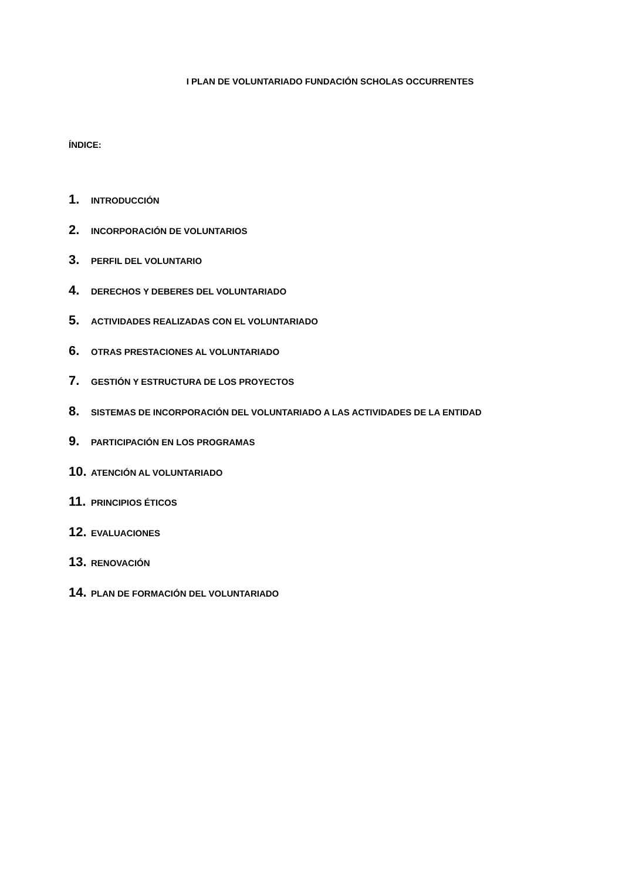I PLAN DE VOLUNTARIADO FUNDACIÓN SCHOLAS OCCURRENTES
ÍNDICE:
1. INTRODUCCIÓN
2. INCORPORACIÓN DE VOLUNTARIOS
3. PERFIL DEL VOLUNTARIO
4. DERECHOS Y DEBERES DEL VOLUNTARIADO
5. ACTIVIDADES REALIZADAS CON EL VOLUNTARIADO
6. OTRAS PRESTACIONES AL VOLUNTARIADO
7. GESTIÓN Y ESTRUCTURA DE LOS PROYECTOS
8. SISTEMAS DE INCORPORACIÓN DEL VOLUNTARIADO A LAS ACTIVIDADES DE LA ENTIDAD
9. PARTICIPACIÓN EN LOS PROGRAMAS
10. ATENCIÓN AL VOLUNTARIADO
11. PRINCIPIOS ÉTICOS
12. EVALUACIONES
13. RENOVACIÓN
14. PLAN DE FORMACIÓN DEL VOLUNTARIADO